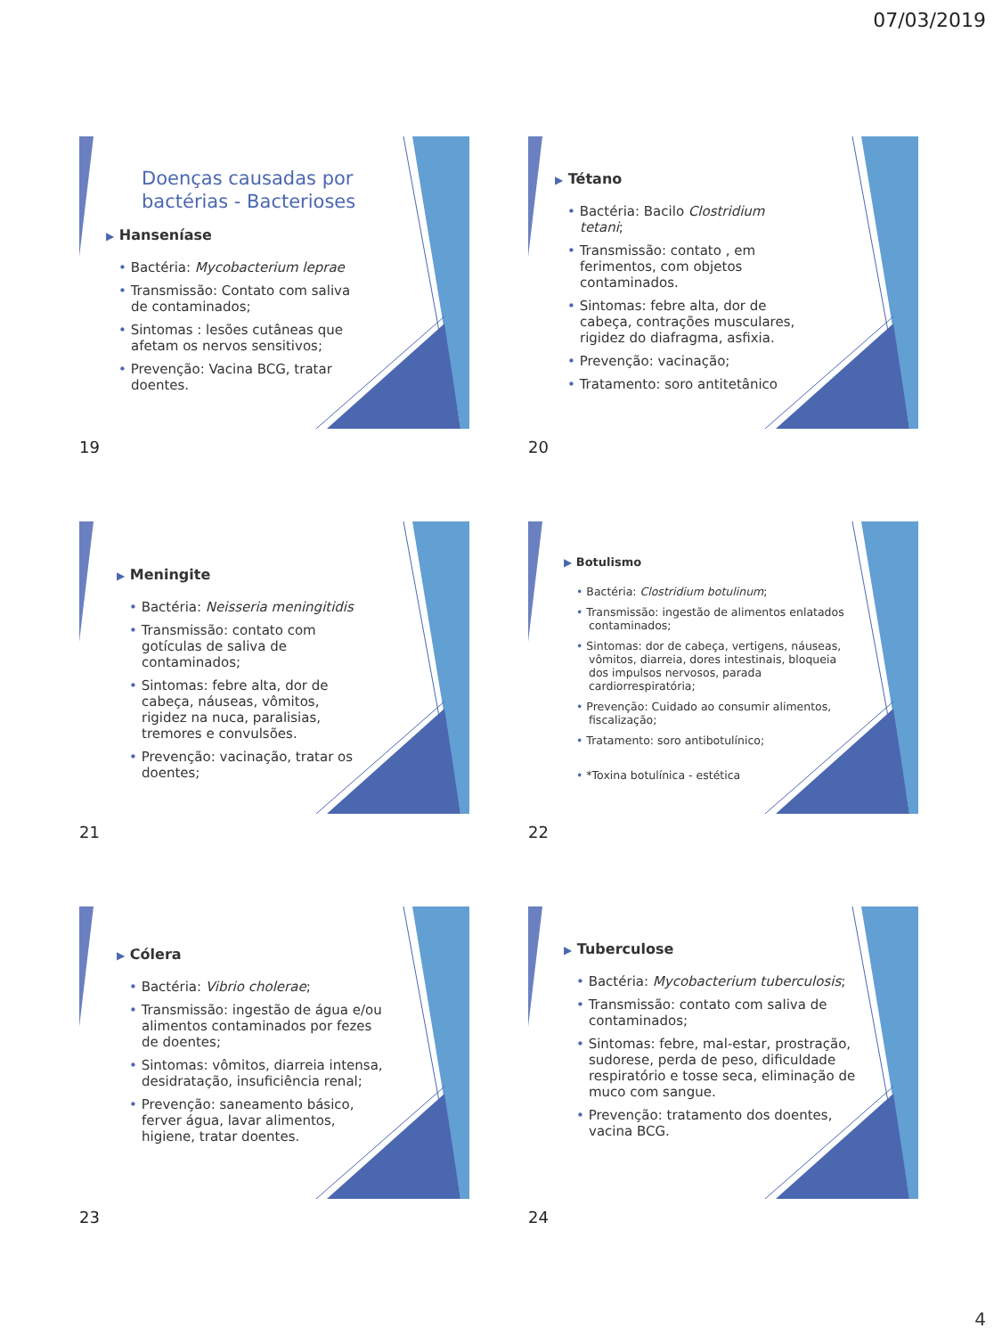07/03/2019
Doenças causadas por bactérias - Bacterioses
▶ Hanseníase
Bactéria: Mycobacterium leprae
Transmissão: Contato com saliva de contaminados;
Sintomas : lesões cutâneas que afetam os nervos sensitivos;
Prevenção: Vacina BCG, tratar doentes.
19
▶ Tétano
Bactéria: Bacilo Clostridium tetani;
Transmissão: contato , em ferimentos, com objetos contaminados.
Sintomas: febre alta, dor de cabeça, contrações musculares, rigidez do diafragma, asfixia.
Prevenção: vacinação;
Tratamento: soro antitetânico
20
▶ Meningite
Bactéria: Neisseria meningitidis
Transmissão: contato com gotículas de saliva de contaminados;
Sintomas: febre alta, dor de cabeça, náuseas, vômitos, rigidez na nuca, paralisias, tremores e convulsões.
Prevenção: vacinação, tratar os doentes;
21
▶ Botulismo
Bactéria: Clostridium botulinum;
Transmissão: ingestão de alimentos enlatados contaminados;
Sintomas: dor de cabeça, vertigens, náuseas, vômitos, diarreia, dores intestinais, bloqueia dos impulsos nervosos, parada cardiorrespiratória;
Prevenção: Cuidado ao consumir alimentos, fiscalização;
Tratamento: soro antibotulínico;
*Toxina botulínica - estética
22
▶ Cólera
Bactéria: Vibrio cholerae;
Transmissão: ingestão de água e/ou alimentos contaminados por fezes de doentes;
Sintomas: vômitos, diarreia intensa, desidratação, insuficiência renal;
Prevenção: saneamento básico, ferver água, lavar alimentos, higiene, tratar doentes.
23
▶ Tuberculose
Bactéria: Mycobacterium tuberculosis;
Transmissão: contato com saliva de contaminados;
Sintomas: febre, mal-estar, prostração, sudorese, perda de peso, dificuldade respiratório e tosse seca, eliminação de muco com sangue.
Prevenção: tratamento dos doentes, vacina BCG.
24
4